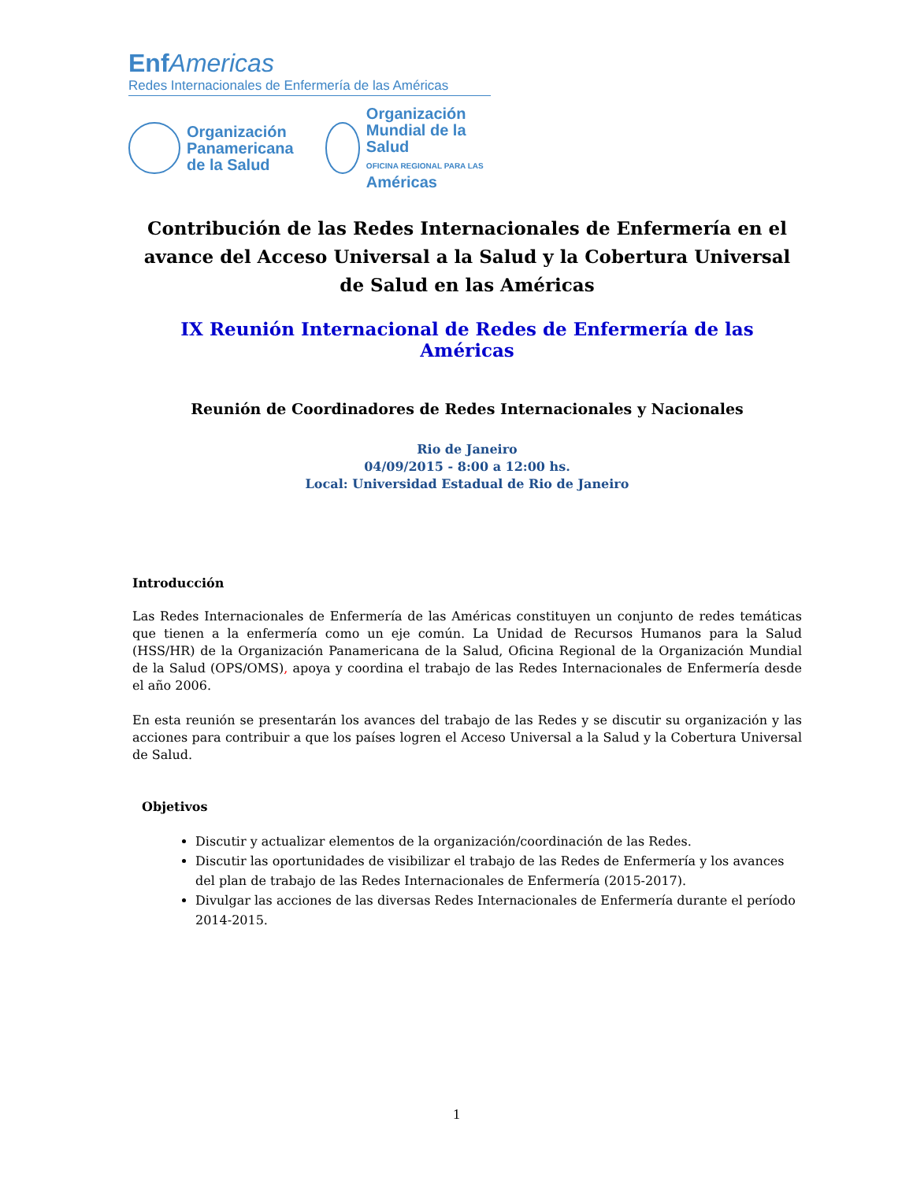Enf Americas
Redes Internacionales de Enfermería de las Américas
Organización
Panamericana
de la Salud
Organización
Mundial de la Salud
OFICINA REGIONAL PARA LAS Américas
Contribución de las Redes Internacionales de Enfermería en el avance del Acceso Universal a la Salud y la Cobertura Universal de Salud en las Américas
IX Reunión Internacional de Redes de Enfermería de las Américas
Reunión de Coordinadores de Redes Internacionales y Nacionales
Rio de Janeiro
04/09/2015 - 8:00 a 12:00 hs.
Local: Universidad Estadual de Rio de Janeiro
Introducción
Las Redes Internacionales de Enfermería de las Américas constituyen un conjunto de redes temáticas que tienen a la enfermería como un eje común. La Unidad de Recursos Humanos para la Salud (HSS/HR) de la Organización Panamericana de la Salud, Oficina Regional de la Organización Mundial de la Salud (OPS/OMS), apoya y coordina el trabajo de las Redes Internacionales de Enfermería desde el año 2006.
En esta reunión se presentarán los avances del trabajo de las Redes y se discutir su organización y las acciones para contribuir a que los países logren el Acceso Universal a la Salud y la Cobertura Universal de Salud.
Objetivos
Discutir y actualizar elementos de la organización/coordinación de las Redes.
Discutir las oportunidades de visibilizar el trabajo de las Redes de Enfermería y los avances del plan de trabajo de las Redes Internacionales de Enfermería (2015-2017).
Divulgar las acciones de las diversas Redes Internacionales de Enfermería durante el período 2014-2015.
1